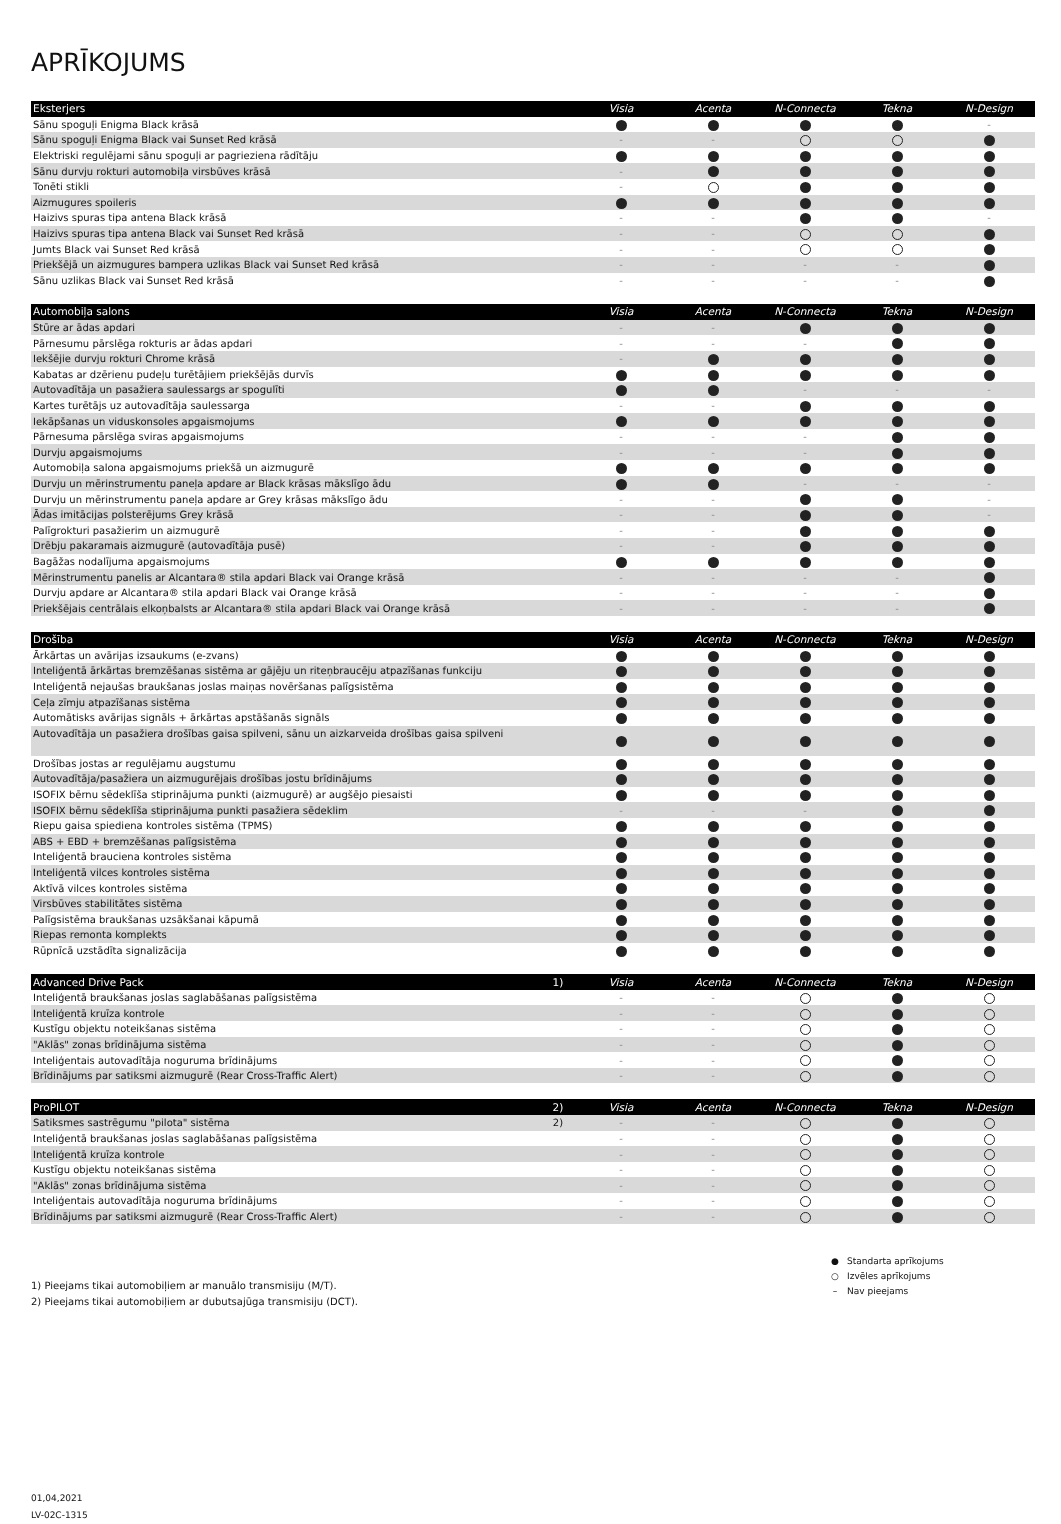APRĪKOJUMS
| Eksterjers | | Visia | Acenta | N-Connecta | Tekna | N-Design |
| --- | --- | --- | --- | --- | --- | --- |
| Sānu spoguļi Enigma Black krāsā | | | | | | - |
| Sānu spoguļi Enigma Black vai Sunset Red krāsā | | - | - | | | |
| Elektriski regulējami sānu spoguļi ar pagrieziena rādītāju | | | | | | |
| Sānu durvju rokturi automobiļa virsbūves krāsā | | - | | | | |
| Tonēti stikli | | - | | | | |
| Aizmugures spoileris | | | | | | |
| Haizivs spuras tipa antena Black krāsā | | - | - | | | - |
| Haizivs spuras tipa antena Black vai Sunset Red krāsā | | - | - | | | |
| Jumts Black vai Sunset Red krāsā | | - | - | | | |
| Priekšējā un aizmugures bampera uzlikas Black vai Sunset Red krāsā | | - | - | - | - | |
| Sānu uzlikas Black vai Sunset Red krāsā | | - | - | - | - | |
| Automobiļa salons | | Visia | Acenta | N-Connecta | Tekna | N-Design |
| --- | --- | --- | --- | --- | --- | --- |
| Stūre ar ādas apdari | | - | - | | | |
| Pārnesumu pārslēga rokturis ar ādas apdari | | - | - | - | | |
| Iekšējie durvju rokturi Chrome krāsā | | - | | | | |
| Kabatas ar dzērienu pudeļu turētājiem priekšējās durvīs | | | | | | |
| Autovadītāja un pasažiera saulessargs ar spogulīti | | | | - | - | - |
| Kartes turētājs uz autovadītāja saulessarga | | - | - | | | |
| Iekāpšanas un viduskonsoles apgaismojums | | | | | | |
| Pārnesuma pārslēga sviras apgaismojums | | - | - | - | | |
| Durvju apgaismojums | | - | - | - | | |
| Automobiļa salona apgaismojums priekšā un aizmugurē | | | | | | |
| Durvju un mērinstrumentu paneļa apdare ar Black krāsas mākslīgo ādu | | | | - | - | - |
| Durvju un mērinstrumentu paneļa apdare ar Grey krāsas mākslīgo ādu | | - | - | | | - |
| Ādas imitācijas polsterējums Grey krāsā | | - | - | | | - |
| Palīgrokturi pasažierim un aizmugurē | | - | - | | | |
| Drēbju pakaramais aizmugurē (autovadītāja pusē) | | - | - | | | |
| Bagāžas nodalījuma apgaismojums | | | | | | |
| Mērinstrumentu panelis ar Alcantara® stila apdari Black vai Orange krāsā | | - | - | - | - | |
| Durvju apdare ar Alcantara® stila apdari Black vai Orange krāsā | | - | - | - | - | |
| Priekšējais centrālais elkoņbalsts ar Alcantara® stila apdari Black vai Orange krāsā | | - | - | - | - | |
| Drošība | | Visia | Acenta | N-Connecta | Tekna | N-Design |
| --- | --- | --- | --- | --- | --- | --- |
| Ārkārtas un avārijas izsaukums (e-zvans) | | | | | | |
| Inteliģentā ārkārtas bremzēšanas sistēma ar gājēju un riteņbraucēju atpazīšanas funkciju | | | | | | |
| Inteliģentā nejaušas braukšanas joslas maiņas novēršanas palīgsistēma | | | | | | |
| Ceļa zīmju atpazīšanas sistēma | | | | | | |
| Automātisks avārijas signāls + ārkārtas apstāšanās signāls | | | | | | |
| Autovadītāja un pasažiera drošības gaisa spilveni, sānu un aizkarveida drošības gaisa spilveni | | | | | | |
| Drošības jostas ar regulējamu augstumu | | | | | | |
| Autovadītāja/pasažiera un aizmugurējais drošības jostu brīdinājums | | | | | | |
| ISOFIX bērnu sēdeklīša stiprinājuma punkti (aizmugurē) ar augšējo piesaisti | | | | | | |
| ISOFIX bērnu sēdeklīša stiprinājuma punkti pasažiera sēdeklim | | - | - | - | | |
| Riepu gaisa spiediena kontroles sistēma (TPMS) | | | | | | |
| ABS + EBD + bremzēšanas palīgsistēma | | | | | | |
| Inteliģentā brauciena kontroles sistēma | | | | | | |
| Inteliģentā vilces kontroles sistēma | | | | | | |
| Aktīvā vilces kontroles sistēma | | | | | | |
| Virsbūves stabilitātes sistēma | | | | | | |
| Palīgsistēma braukšanas uzsākšanai kāpumā | | | | | | |
| Riepas remonta komplekts | | | | | | |
| Rūpnīcā uzstādīta signalizācija | | | | | | |
| Advanced Drive Pack | 1) | Visia | Acenta | N-Connecta | Tekna | N-Design |
| --- | --- | --- | --- | --- | --- | --- |
| Inteliģentā braukšanas joslas saglabāšanas palīgsistēma | | - | - | | | |
| Inteliģentā kruīza kontrole | | - | - | | | |
| Kustīgu objektu noteikšanas sistēma | | - | - | | | |
| "Aklās" zonas brīdinājuma sistēma | | - | - | | | |
| Inteliģentais autovadītāja noguruma brīdinājums | | - | - | | | |
| Brīdinājums par satiksmi aizmugurē (Rear Cross-Traffic Alert) | | - | - | | | |
| ProPILOT | 2) | Visia | Acenta | N-Connecta | Tekna | N-Design |
| --- | --- | --- | --- | --- | --- | --- |
| Satiksmes sastrēgumu "pilota" sistēma | 2) | - | - | | | |
| Inteliģentā braukšanas joslas saglabāšanas palīgsistēma | | - | - | | | |
| Inteliģentā kruīza kontrole | | - | - | | | |
| Kustīgu objektu noteikšanas sistēma | | - | - | | | |
| "Aklās" zonas brīdinājuma sistēma | | - | - | | | |
| Inteliģentais autovadītāja noguruma brīdinājums | | - | - | | | |
| Brīdinājums par satiksmi aizmugurē (Rear Cross-Traffic Alert) | | - | - | | | |
1) Pieejams tikai automobiļiem ar manuālo transmisiju (M/T).
2) Pieejams tikai automobiļiem ar dubutsajūga transmisiju (DCT).
| ● | Standarta aprīkojums |
| ○ | Izvēles aprīkojums |
| – | Nav pieejams |
01,04,2021
LV-02C-1315